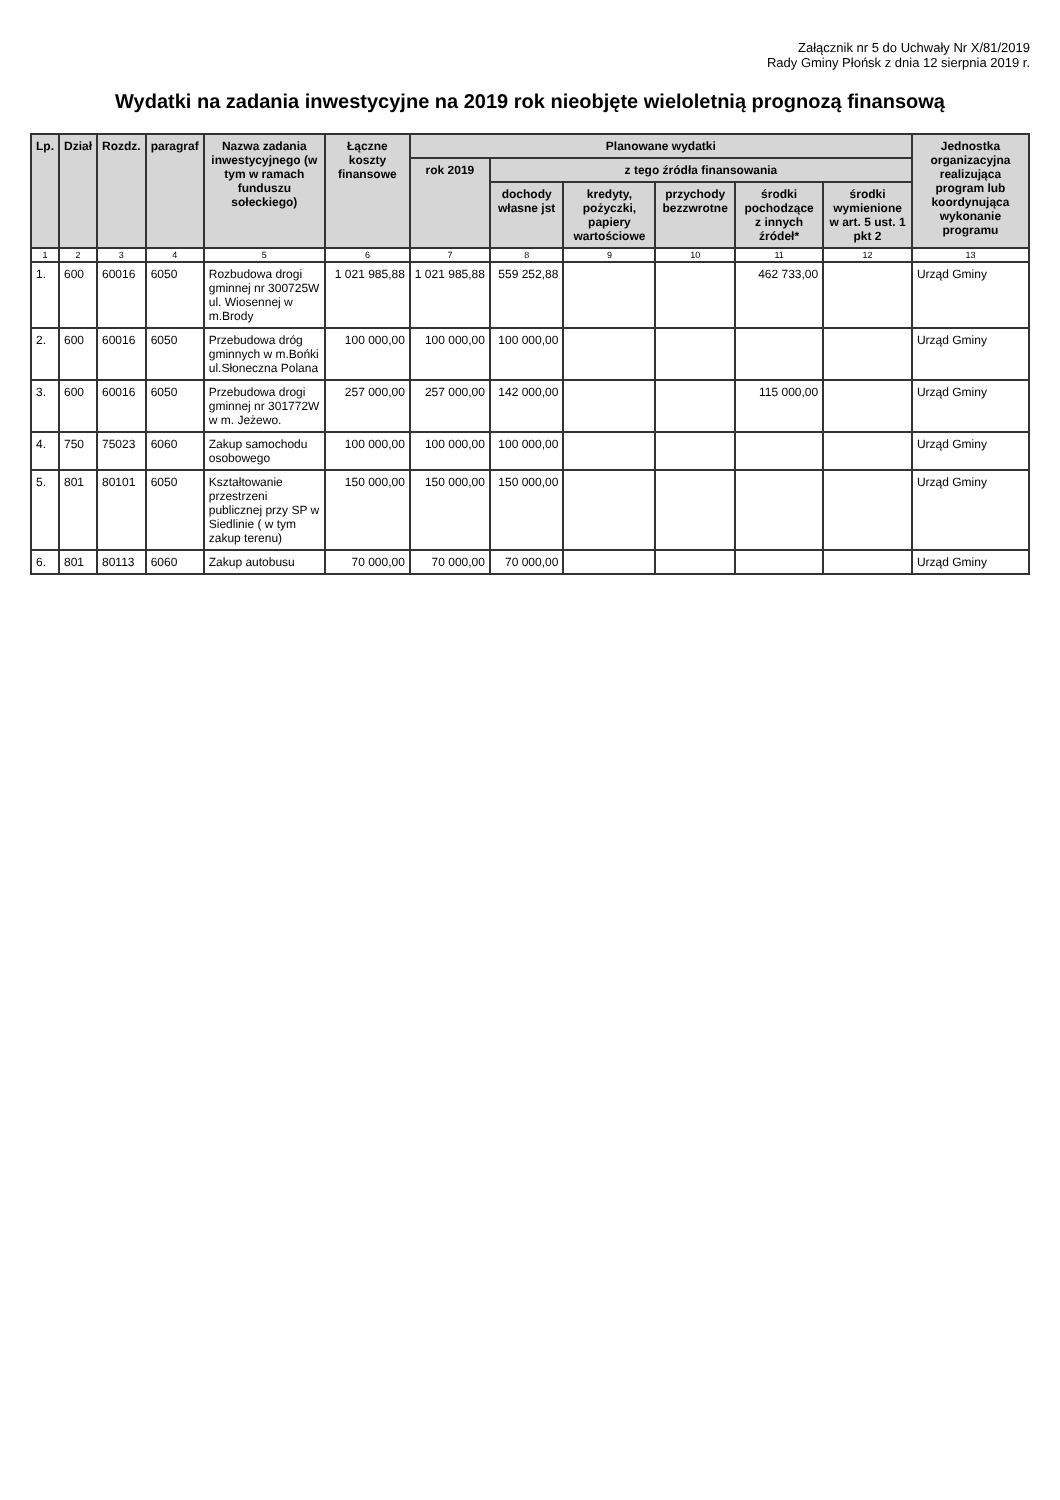Załącznik nr 5 do Uchwały Nr X/81/2019
Rady Gminy Płońsk z dnia 12 sierpnia 2019 r.
Wydatki na zadania inwestycyjne na 2019 rok nieobjęte wieloletnią prognozą finansową
| Lp. | Dział | Rozdz. | paragraf | Nazwa zadania inwestycyjnego (w tym w ramach funduszu sołeckiego) | Łączne koszty finansowe | Planowane wydatki | | | | | | Jednostka organizacyjna realizująca program lub koordynująca wykonanie programu |
| --- | --- | --- | --- | --- | --- | --- | --- | --- | --- | --- | --- | --- |
| | | | | | | rok 2019 | z tego źródła finansowania | | | | | |
| | | | | | | | dochody własne jst | kredyty, pożyczki, papiery wartościowe | przychody bezzwrotne | środki pochodzące z innych źródeł* | środki wymienione w art. 5 ust. 1 pkt 2 | |
| 1 | 2 | 3 | 4 | 5 | 6 | 7 | 8 | 9 | 10 | 11 | 12 | 13 |
| 1. | 600 | 60016 | 6050 | Rozbudowa drogi gminnej nr 300725W ul. Wiosennej w m.Brody | 1 021 985,88 | 1 021 985,88 | 559 252,88 | | | 462 733,00 | | Urząd Gminy |
| 2. | 600 | 60016 | 6050 | Przebudowa dróg gminnych w m.Bońki ul.Słoneczna Polana | 100 000,00 | 100 000,00 | 100 000,00 | | | | | Urząd Gminy |
| 3. | 600 | 60016 | 6050 | Przebudowa drogi gminnej nr 301772W w m. Jeżewo. | 257 000,00 | 257 000,00 | 142 000,00 | | | 115 000,00 | | Urząd Gminy |
| 4. | 750 | 75023 | 6060 | Zakup samochodu osobowego | 100 000,00 | 100 000,00 | 100 000,00 | | | | | Urząd Gminy |
| 5. | 801 | 80101 | 6050 | Kształtowanie przestrzeni publicznej przy SP w Siedlinie ( w tym zakup terenu) | 150 000,00 | 150 000,00 | 150 000,00 | | | | | Urząd Gminy |
| 6. | 801 | 80113 | 6060 | Zakup autobusu | 70 000,00 | 70 000,00 | 70 000,00 | | | | | Urząd Gminy |